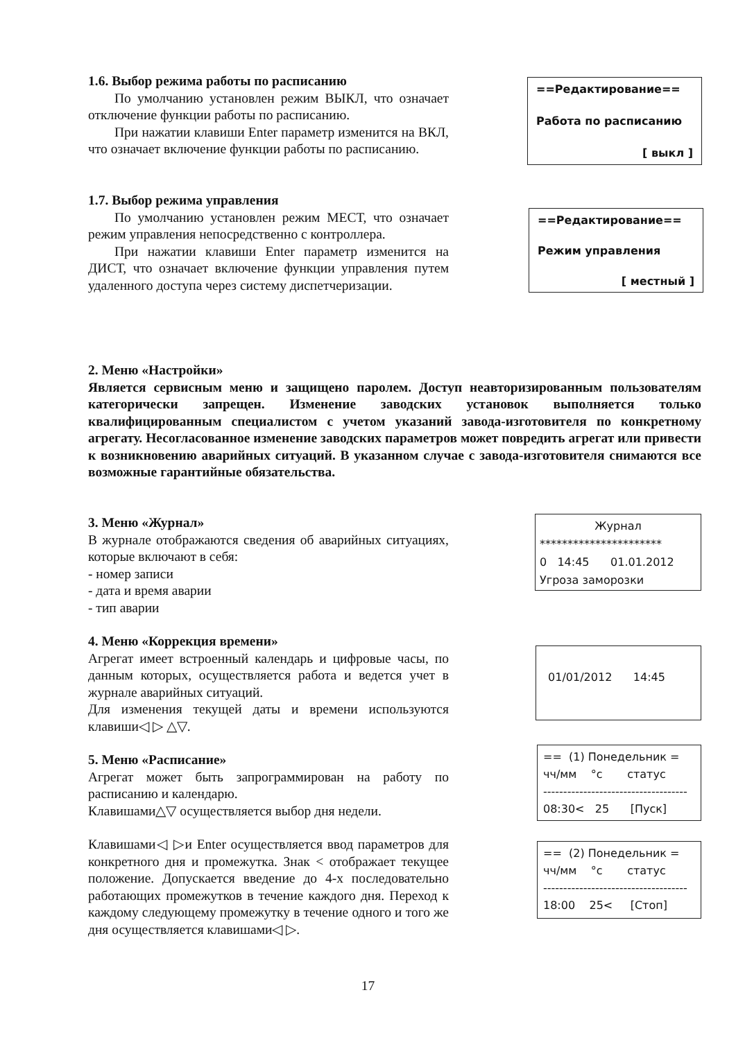1.6. Выбор режима работы по расписанию
По умолчанию установлен режим ВЫКЛ, что означает отключение функции работы по расписанию.
При нажатии клавиши Enter параметр изменится на ВКЛ, что означает включение функции работы по расписанию.
==Редактирование==
Работа по расписанию
[ выкл ]
1.7. Выбор режима управления
По умолчанию установлен режим МЕСТ, что означает режим управления непосредственно с контроллера.
При нажатии клавиши Enter параметр изменится на ДИСТ, что означает включение функции управления путем удаленного доступа через систему диспетчеризации.
==Редактирование==
Режим управления
[ местный ]
2. Меню «Настройки»
Является сервисным меню и защищено паролем. Доступ неавторизированным пользователям категорически запрещен. Изменение заводских установок выполняется только квалифицированным специалистом с учетом указаний завода-изготовителя по конкретному агрегату. Несогласованное изменение заводских параметров может повредить агрегат или привести к возникновению аварийных ситуаций. В указанном случае с завода-изготовителя снимаются все возможные гарантийные обязательства.
3. Меню «Журнал»
В журнале отображаются сведения об аварийных ситуациях, которые включают в себя:
- номер записи
- дата и время аварии
- тип аварии
4. Меню «Коррекция времени»
Агрегат имеет встроенный календарь и цифровые часы, по данным которых, осуществляется работа и ведется учет в журнале аварийных ситуаций.
Для изменения текущей даты и времени используются клавиши◁ ▷ △▽.
5. Меню «Расписание»
Агрегат может быть запрограммирован на работу по расписанию и календарю.
Клавишами△▽ осуществляется выбор дня недели.
Клавишами◁ ▷и Enter осуществляется ввод параметров для конкретного дня и промежутка. Знак < отображает текущее положение. Допускается введение до 4-х последовательно работающих промежутков в течение каждого дня. Переход к каждому следующему промежутку в течение одного и того же дня осуществляется клавишами◁ ▷.
Журнал
**********************
0 14:45 01.01.2012
Угроза заморозки
01/01/2012 14:45
== (1) Понедельник =
чч/мм °с статус
------------------------------------
08:30< 25 [Пуск]
== (2) Понедельник =
чч/мм °с статус
------------------------------------
18:00 25< [Стоп]
17